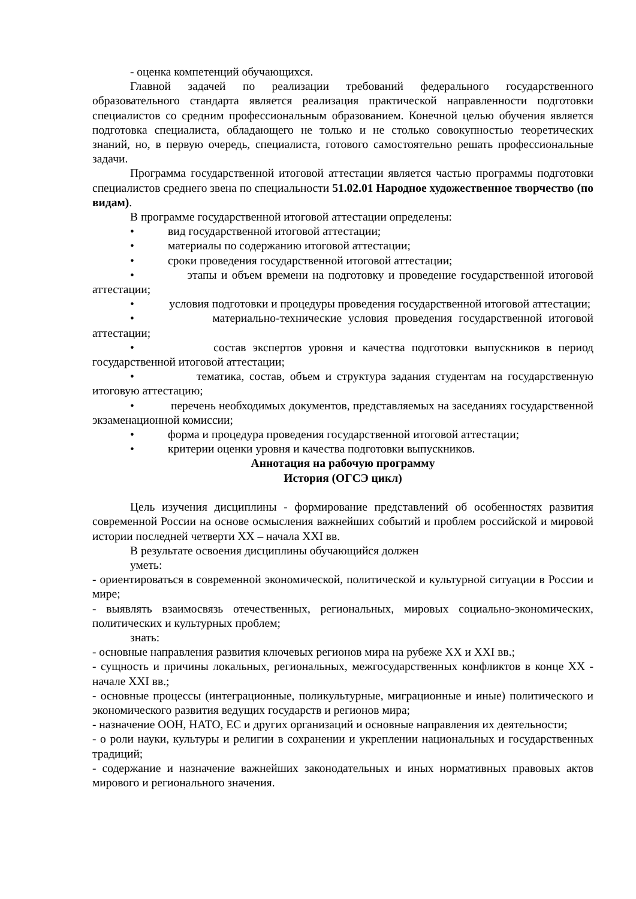- оценка компетенций обучающихся.
Главной задачей по реализации требований федерального государственного образовательного стандарта является реализация практической направленности подготовки специалистов со средним профессиональным образованием. Конечной целью обучения является подготовка специалиста, обладающего не только и не столько совокупностью теоретических знаний, но, в первую очередь, специалиста, готового самостоятельно решать профессиональные задачи.
Программа государственной итоговой аттестации является частью программы подготовки специалистов среднего звена по специальности 51.02.01 Народное художественное творчество (по видам).
В программе государственной итоговой аттестации определены:
• вид государственной итоговой аттестации;
• материалы по содержанию итоговой аттестации;
• сроки проведения государственной итоговой аттестации;
• этапы и объем времени на подготовку и проведение государственной итоговой аттестации;
• условия подготовки и процедуры проведения государственной итоговой аттестации;
• материально-технические условия проведения государственной итоговой аттестации;
• состав экспертов уровня и качества подготовки выпускников в период государственной итоговой аттестации;
• тематика, состав, объем и структура задания студентам на государственную итоговую аттестацию;
• перечень необходимых документов, представляемых на заседаниях государственной экзаменационной комиссии;
• форма и процедура проведения государственной итоговой аттестации;
• критерии оценки уровня и качества подготовки выпускников.
Аннотация на рабочую программу
История (ОГСЭ цикл)
Цель изучения дисциплины - формирование представлений об особенностях развития современной России на основе осмысления важнейших событий и проблем российской и мировой истории последней четверти XX – начала XXI вв.
В результате освоения дисциплины обучающийся должен
уметь:
- ориентироваться в современной экономической, политической и культурной ситуации в России и мире;
- выявлять взаимосвязь отечественных, региональных, мировых социально-экономических, политических и культурных проблем;
знать:
- основные направления развития ключевых регионов мира на рубеже XX и XXI вв.;
- сущность и причины локальных, региональных, межгосударственных конфликтов в конце XX - начале XXI вв.;
- основные процессы (интеграционные, поликультурные, миграционные и иные) политического и экономического развития ведущих государств и регионов мира;
- назначение ООН, НАТО, ЕС и других организаций и основные направления их деятельности;
- о роли науки, культуры и религии в сохранении и укреплении национальных и государственных традиций;
- содержание и назначение важнейших законодательных и иных нормативных правовых актов мирового и регионального значения.